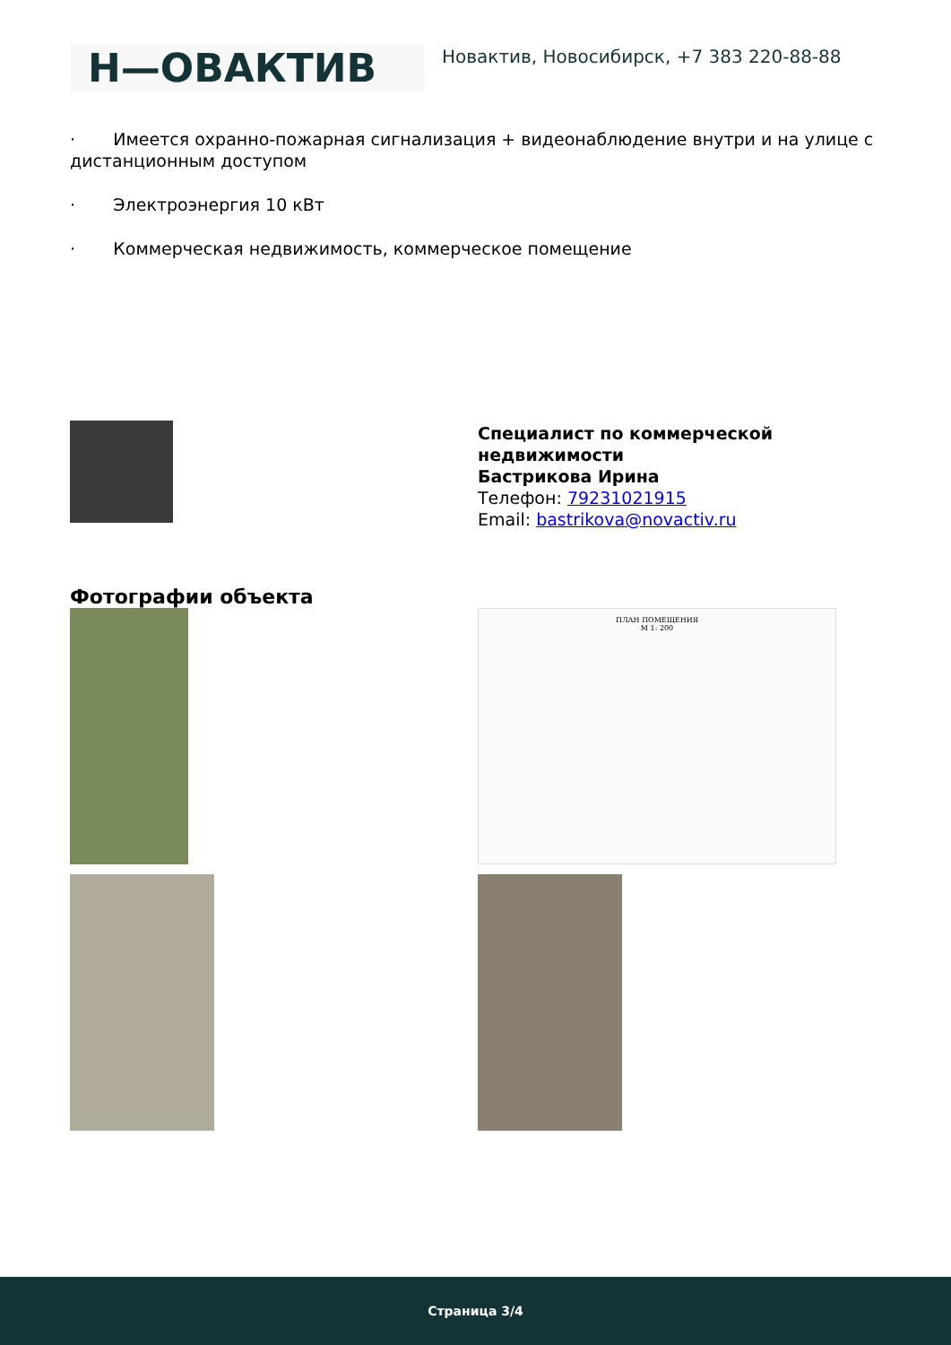Н—ОВАКТИВ
Новактив, Новосибирск, +7 383 220-88-88
· Имеется охранно-пожарная сигнализация + видеонаблюдение внутри и на улице с дистанционным доступом
· Электроэнергия 10 кВт
· Коммерческая недвижимость, коммерческое помещение
Специалист по коммерческой
недвижимости
Бастрикова Ирина
Телефон: 79231021915
Email: bastrikova@novactiv.ru
Фотографии объекта
ПЛАН ПОМЕЩЕНИЯ
М 1: 200
Страница 3/4